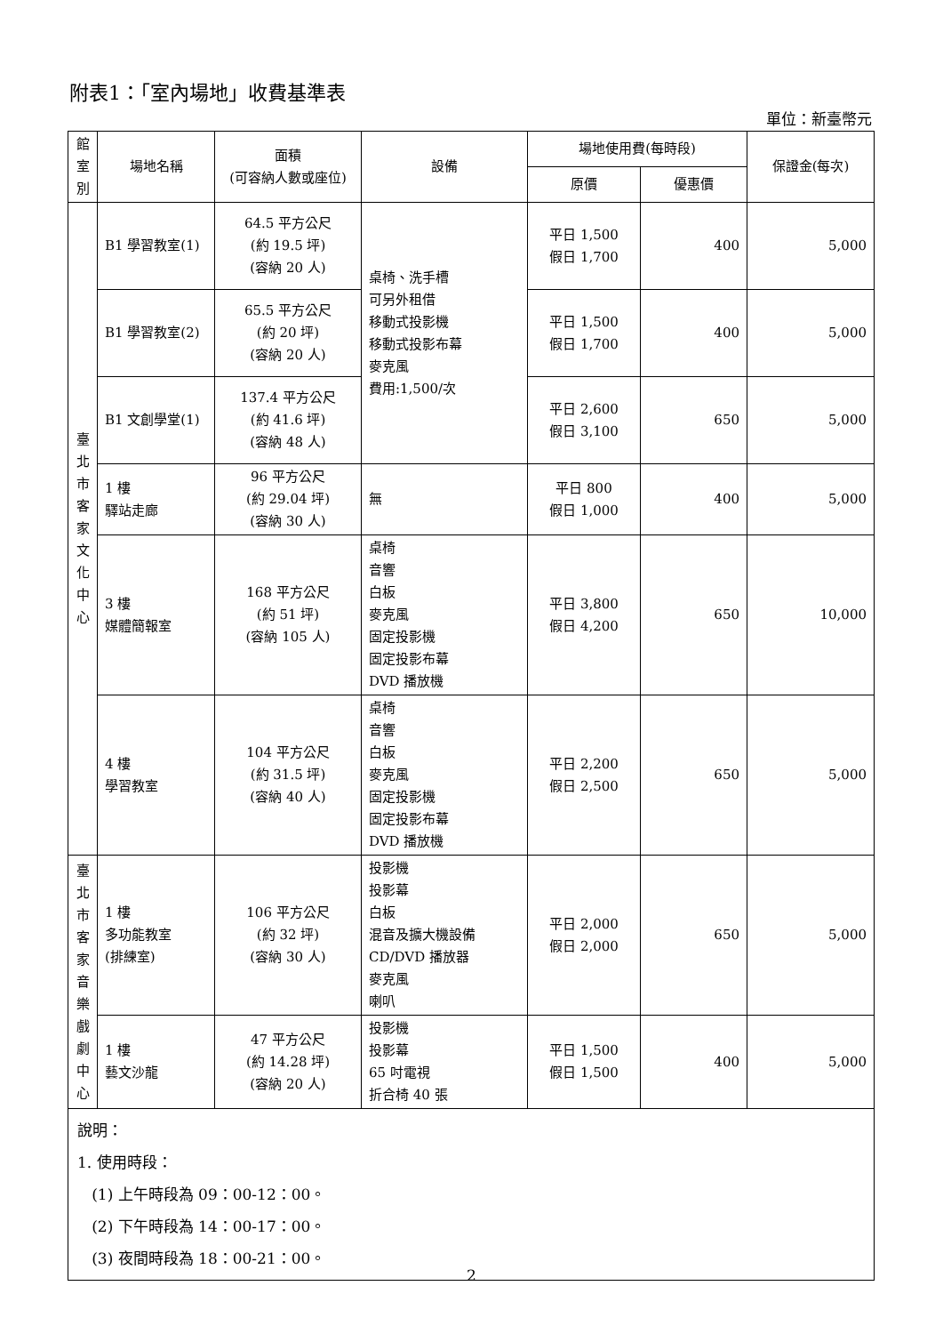附表1：「室內場地」收費基準表
單位：新臺幣元
| 館 室 別 | 場地名稱 | 面積 (可容納人數或座位) | 設備 | 場地使用費(每時段) | | 保證金(每次) |
| --- | --- | --- | --- | --- | --- | --- |
| | | | | 原價 | 優惠價 | |
| 臺 北 市 客 家 文 化 中 心 | B1 學習教室(1) | 64.5 平方公尺 (約 19.5 坪) (容納 20 人) | 桌椅、洗手槽 可另外租借 移動式投影機 移動式投影布幕 麥克風 費用:1,500/次 | 平日 1,500 假日 1,700 | 400 | 5,000 |
| | B1 學習教室(2) | 65.5 平方公尺 (約 20 坪) (容納 20 人) | | 平日 1,500 假日 1,700 | 400 | 5,000 |
| | B1 文創學堂(1) | 137.4 平方公尺 (約 41.6 坪) (容納 48 人) | | 平日 2,600 假日 3,100 | 650 | 5,000 |
| | 1 樓 驛站走廊 | 96 平方公尺 (約 29.04 坪) (容納 30 人) | 無 | 平日 800 假日 1,000 | 400 | 5,000 |
| | 3 樓 媒體簡報室 | 168 平方公尺 (約 51 坪) (容納 105 人) | 桌椅 音響 白板 麥克風 固定投影機 固定投影布幕 DVD 播放機 | 平日 3,800 假日 4,200 | 650 | 10,000 |
| | 4 樓 學習教室 | 104 平方公尺 (約 31.5 坪) (容納 40 人) | 桌椅 音響 白板 麥克風 固定投影機 固定投影布幕 DVD 播放機 | 平日 2,200 假日 2,500 | 650 | 5,000 |
| 臺 北 市 客 家 音 樂 戲 劇 中 心 | 1 樓 多功能教室 (排練室) | 106 平方公尺 (約 32 坪) (容納 30 人) | 投影機 投影幕 白板 混音及擴大機設備 CD/DVD 播放器 麥克風 喇叭 | 平日 2,000 假日 2,000 | 650 | 5,000 |
| | 1 樓 藝文沙龍 | 47 平方公尺 (約 14.28 坪) (容納 20 人) | 投影機 投影幕 65 吋電視 折合椅 40 張 | 平日 1,500 假日 1,500 | 400 | 5,000 |
| 說明： 1. 使用時段： (1) 上午時段為 09：00-12：00。 (2) 下午時段為 14：00-17：00。 (3) 夜間時段為 18：00-21：00。 | | | | | | |
2